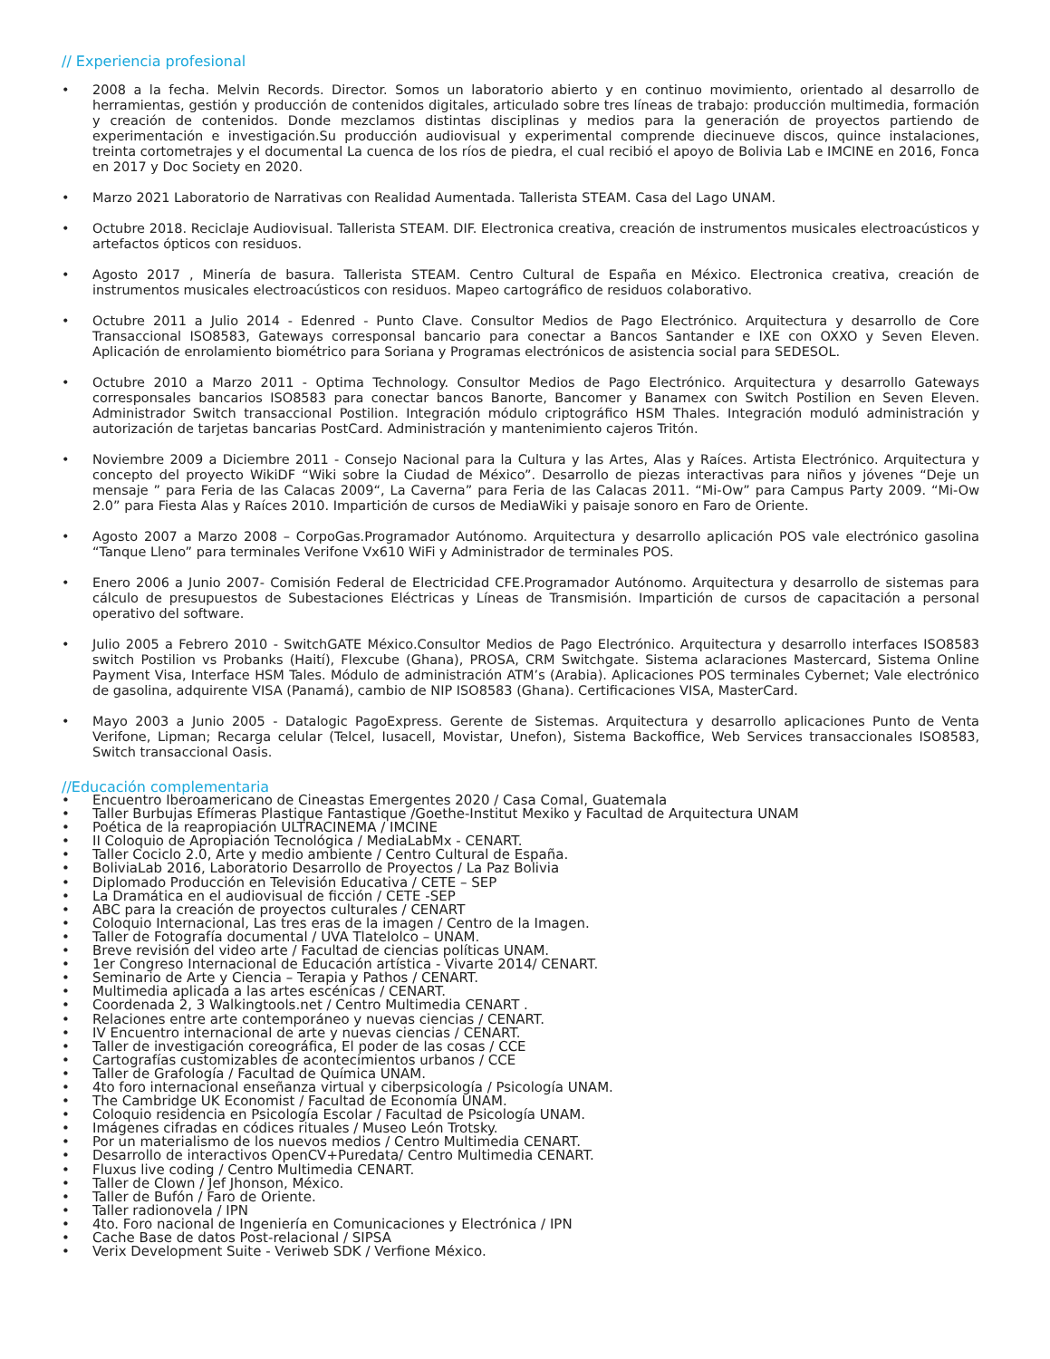// Experiencia profesional
• 2008 a la fecha. Melvin Records. Director. Somos un laboratorio abierto y en continuo movimiento, orientado al desarrollo de herramientas, gestión y producción de contenidos digitales, articulado sobre tres líneas de trabajo: producción multimedia, formación y creación de contenidos. Donde mezclamos distintas disciplinas y medios para la generación de proyectos partiendo de experimentación e investigación.Su producción audiovisual y experimental comprende diecinueve discos, quince instalaciones, treinta cortometrajes y el documental La cuenca de los ríos de piedra, el cual recibió el apoyo de Bolivia Lab e IMCINE en 2016, Fonca en 2017 y Doc Society en 2020.
• Marzo 2021 Laboratorio de Narrativas con Realidad Aumentada. Tallerista STEAM. Casa del Lago UNAM.
• Octubre 2018. Reciclaje Audiovisual. Tallerista STEAM. DIF. Electronica creativa, creación de instrumentos musicales electroacústicos y artefactos ópticos con residuos.
• Agosto 2017 , Minería de basura. Tallerista STEAM. Centro Cultural de España en México. Electronica creativa, creación de instrumentos musicales electroacústicos con residuos. Mapeo cartográfico de residuos colaborativo.
• Octubre 2011 a Julio 2014 - Edenred - Punto Clave. Consultor Medios de Pago Electrónico. Arquitectura y desarrollo de Core Transaccional ISO8583, Gateways corresponsal bancario para conectar a Bancos Santander e IXE con OXXO y Seven Eleven. Aplicación de enrolamiento biométrico para Soriana y Programas electrónicos de asistencia social para SEDESOL.
• Octubre 2010 a Marzo 2011 - Optima Technology. Consultor Medios de Pago Electrónico. Arquitectura y desarrollo Gateways corresponsales bancarios ISO8583 para conectar bancos Banorte, Bancomer y Banamex con Switch Postilion en Seven Eleven. Administrador Switch transaccional Postilion. Integración módulo criptográfico HSM Thales. Integración moduló administración y autorización de tarjetas bancarias PostCard. Administración y mantenimiento cajeros Tritón.
• Noviembre 2009 a Diciembre 2011 - Consejo Nacional para la Cultura y las Artes, Alas y Raíces. Artista Electrónico. Arquitectura y concepto del proyecto WikiDF “Wiki sobre la Ciudad de México”. Desarrollo de piezas interactivas para niños y jóvenes “Deje un mensaje ” para Feria de las Calacas 2009“, La Caverna” para Feria de las Calacas 2011. “Mi-Ow” para Campus Party 2009. “Mi-Ow 2.0” para Fiesta Alas y Raíces 2010. Impartición de cursos de MediaWiki y paisaje sonoro en Faro de Oriente.
• Agosto 2007 a Marzo 2008 – CorpoGas.Programador Autónomo. Arquitectura y desarrollo aplicación POS vale electrónico gasolina “Tanque Lleno” para terminales Verifone Vx610 WiFi y Administrador de terminales POS.
• Enero 2006 a Junio 2007- Comisión Federal de Electricidad CFE.Programador Autónomo. Arquitectura y desarrollo de sistemas para cálculo de presupuestos de Subestaciones Eléctricas y Líneas de Transmisión. Impartición de cursos de capacitación a personal operativo del software.
• Julio 2005 a Febrero 2010 - SwitchGATE México.Consultor Medios de Pago Electrónico. Arquitectura y desarrollo interfaces ISO8583 switch Postilion vs Probanks (Haití), Flexcube (Ghana), PROSA, CRM Switchgate. Sistema aclaraciones Mastercard, Sistema Online Payment Visa, Interface HSM Tales. Módulo de administración ATM’s (Arabia). Aplicaciones POS terminales Cybernet; Vale electrónico de gasolina, adquirente VISA (Panamá), cambio de NIP ISO8583 (Ghana). Certificaciones VISA, MasterCard.
• Mayo 2003 a Junio 2005 - Datalogic PagoExpress. Gerente de Sistemas. Arquitectura y desarrollo aplicaciones Punto de Venta Verifone, Lipman; Recarga celular (Telcel, Iusacell, Movistar, Unefon), Sistema Backoffice, Web Services transaccionales ISO8583, Switch transaccional Oasis.
//Educación complementaria
• Encuentro Iberoamericano de Cineastas Emergentes 2020 / Casa Comal, Guatemala
• Taller Burbujas Efímeras Plastique Fantastique /Goethe-Institut Mexiko y Facultad de Arquitectura UNAM
• Poética de la reapropiación ULTRACINEMA / IMCINE
• II Coloquio de Apropiación Tecnológica / MediaLabMx - CENART.
• Taller Cociclo 2.0, Arte y medio ambiente / Centro Cultural de España.
• BoliviaLab 2016, Laboratorio Desarrollo de Proyectos / La Paz Bolivia
• Diplomado Producción en Televisión Educativa / CETE – SEP
• La Dramática en el audiovisual de ficción / CETE -SEP
• ABC para la creación de proyectos culturales / CENART
• Coloquio Internacional, Las tres eras de la imagen / Centro de la Imagen.
• Taller de Fotografía documental / UVA Tlatelolco – UNAM.
• Breve revisión del video arte / Facultad de ciencias políticas UNAM.
• 1er Congreso Internacional de Educación artística - Vivarte 2014/ CENART.
• Seminario de Arte y Ciencia – Terapia y Pathos / CENART.
• Multimedia aplicada a las artes escénicas / CENART.
• Coordenada 2, 3 Walkingtools.net / Centro Multimedia CENART .
• Relaciones entre arte contemporáneo y nuevas ciencias / CENART.
• IV Encuentro internacional de arte y nuevas ciencias / CENART.
• Taller de investigación coreográfica, El poder de las cosas / CCE
• Cartografías customizables de acontecimientos urbanos / CCE
• Taller de Grafología / Facultad de Química UNAM.
• 4to foro internacional enseñanza virtual y ciberpsicología / Psicología UNAM.
• The Cambridge UK Economist / Facultad de Economía UNAM.
• Coloquio residencia en Psicología Escolar / Facultad de Psicología UNAM.
• Imágenes cifradas en códices rituales / Museo León Trotsky.
• Por un materialismo de los nuevos medios / Centro Multimedia CENART.
• Desarrollo de interactivos OpenCV+Puredata/ Centro Multimedia CENART.
• Fluxus live coding / Centro Multimedia CENART.
• Taller de Clown / Jef Jhonson, México.
• Taller de Bufón / Faro de Oriente.
• Taller radionovela / IPN
• 4to. Foro nacional de Ingeniería en Comunicaciones y Electrónica / IPN
• Cache Base de datos Post-relacional / SIPSA
• Verix Development Suite - Veriweb SDK / Verfione México.